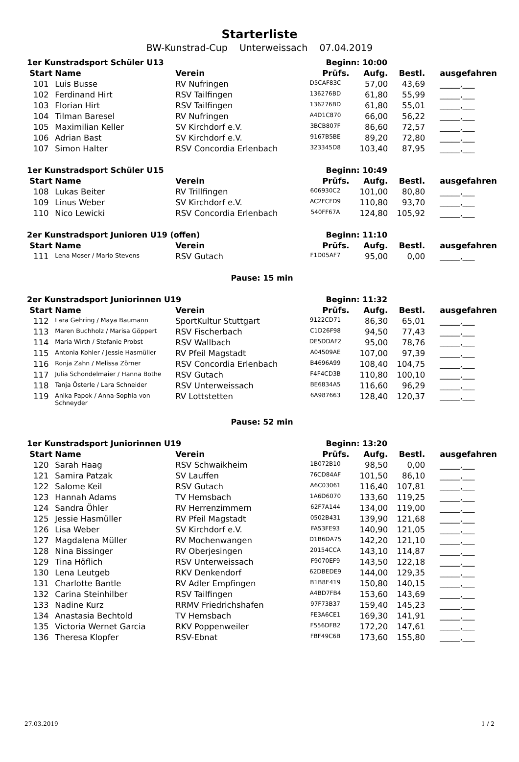Starterliste
BW-Kunstrad-Cup Unterweissach 07.04.2019
| 1er Kunstradsport Schüler U13 | | | Beginn: 10:00 | | | |
| Start | Name | Verein | Prüfs. | Aufg. | Bestl. | ausgefahren |
| 101 | Luis Busse | RV Nufringen | D5CAF83C | 57,00 | 43,69 | _____,___ |
| 102 | Ferdinand Hirt | RSV Tailfingen | 136276BD | 61,80 | 55,99 | _____,___ |
| 103 | Florian Hirt | RSV Tailfingen | 136276BD | 61,80 | 55,01 | _____,___ |
| 104 | Tilman Baresel | RV Nufringen | A4D1C870 | 66,00 | 56,22 | _____,___ |
| 105 | Maximilian Keller | SV Kirchdorf e.V. | 3BCB807F | 86,60 | 72,57 | _____,___ |
| 106 | Adrian Bast | SV Kirchdorf e.V. | 9167B5BE | 89,20 | 72,80 | _____,___ |
| 107 | Simon Halter | RSV Concordia Erlenbach | 323345D8 | 103,40 | 87,95 | _____,___ |
| 1er Kunstradsport Schüler U15 | | | Beginn: 10:49 | | | |
| Start | Name | Verein | Prüfs. | Aufg. | Bestl. | ausgefahren |
| 108 | Lukas Beiter | RV Trillfingen | 606930C2 | 101,00 | 80,80 | _____,___ |
| 109 | Linus Weber | SV Kirchdorf e.V. | AC2FCFD9 | 110,80 | 93,70 | _____,___ |
| 110 | Nico Lewicki | RSV Concordia Erlenbach | 540FF67A | 124,80 | 105,92 | _____,___ |
| 2er Kunstradsport Junioren U19 (offen) | | | Beginn: 11:10 | | | |
| Start | Name | Verein | Prüfs. | Aufg. | Bestl. | ausgefahren |
| 111 | Lena Moser / Mario Stevens | RSV Gutach | F1D05AF7 | 95,00 | 0,00 | _____,___ |
| Pause: 15 min | | | | | | |
| 2er Kunstradsport Juniorinnen U19 | | | Beginn: 11:32 | | | |
| Start | Name | Verein | Prüfs. | Aufg. | Bestl. | ausgefahren |
| 112 | Lara Gehring / Maya Baumann | SportKultur Stuttgart | 9122CD71 | 86,30 | 65,01 | _____,___ |
| 113 | Maren Buchholz / Marisa Göppert | RSV Fischerbach | C1D26F98 | 94,50 | 77,43 | _____,___ |
| 114 | Maria Wirth / Stefanie Probst | RSV Wallbach | DE5DDAF2 | 95,00 | 78,76 | _____,___ |
| 115 | Antonia Kohler / Jessie Hasmüller | RV Pfeil Magstadt | A04509AE | 107,00 | 97,39 | _____,___ |
| 116 | Ronja Zahn / Melissa Zörner | RSV Concordia Erlenbach | B4696A99 | 108,40 | 104,75 | _____,___ |
| 117 | Julia Schondelmaier / Hanna Bothe | RSV Gutach | F4F4CD3B | 110,80 | 100,10 | _____,___ |
| 118 | Tanja Österle / Lara Schneider | RSV Unterweissach | BE6834A5 | 116,60 | 96,29 | _____,___ |
| 119 | Anika Papok / Anna-Sophia von Schneyder | RV Lottstetten | 6A987663 | 128,40 | 120,37 | _____,___ |
| Pause: 52 min | | | | | | |
| 1er Kunstradsport Juniorinnen U19 | | | Beginn: 13:20 | | | |
| Start | Name | Verein | Prüfs. | Aufg. | Bestl. | ausgefahren |
| 120 | Sarah Haag | RSV Schwaikheim | 1B072B10 | 98,50 | 0,00 | _____,___ |
| 121 | Samira Patzak | SV Lauffen | 76CD84AF | 101,50 | 86,10 | _____,___ |
| 122 | Salome Keil | RSV Gutach | A6C03061 | 116,40 | 107,81 | _____,___ |
| 123 | Hannah Adams | TV Hemsbach | 1A6D6070 | 133,60 | 119,25 | _____,___ |
| 124 | Sandra Öhler | RV Herrenzimmern | 62F7A144 | 134,00 | 119,00 | _____,___ |
| 125 | Jessie Hasmüller | RV Pfeil Magstadt | 0502B431 | 139,90 | 121,68 | _____,___ |
| 126 | Lisa Weber | SV Kirchdorf e.V. | FA53FE93 | 140,90 | 121,05 | _____,___ |
| 127 | Magdalena Müller | RV Mochenwangen | D1B6DA75 | 142,20 | 121,10 | _____,___ |
| 128 | Nina Bissinger | RV Oberjesingen | 20154CCA | 143,10 | 114,87 | _____,___ |
| 129 | Tina Höflich | RSV Unterweissach | F9070EF9 | 143,50 | 122,18 | _____,___ |
| 130 | Lena Leutgeb | RKV Denkendorf | 62DBEDE9 | 144,00 | 129,35 | _____,___ |
| 131 | Charlotte Bantle | RV Adler Empfingen | B1B8E419 | 150,80 | 140,15 | _____,___ |
| 132 | Carina Steinhilber | RSV Tailfingen | A4BD7FB4 | 153,60 | 143,69 | _____,___ |
| 133 | Nadine Kurz | RRMV Friedrichshafen | 97F73B37 | 159,40 | 145,23 | _____,___ |
| 134 | Anastasia Bechtold | TV Hemsbach | FE3A6CE1 | 169,30 | 141,91 | _____,___ |
| 135 | Victoria Wernet Garcia | RKV Poppenweiler | F556DFB2 | 172,20 | 147,61 | _____,___ |
| 136 | Theresa Klopfer | RSV-Ebnat | FBF49C6B | 173,60 | 155,80 | _____,___ |
27.03.2019 1 / 2